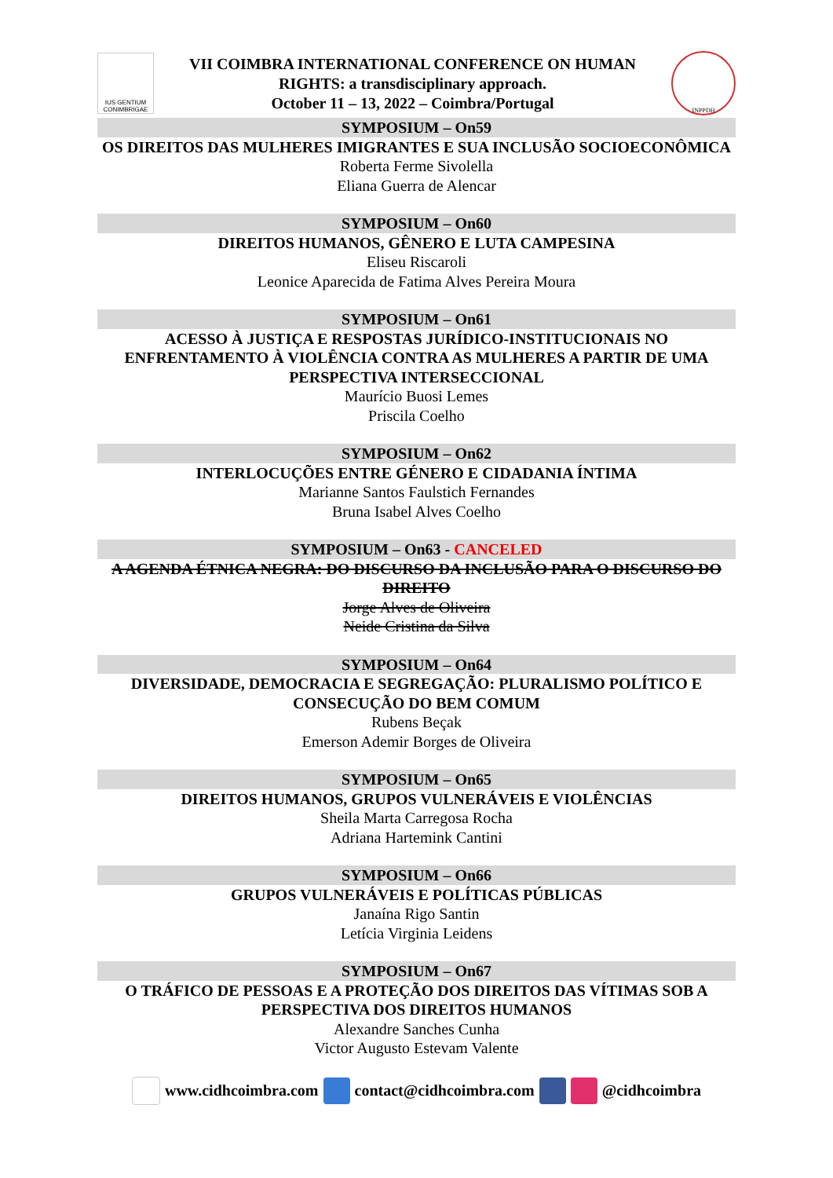IUS GENTIUM CONIMBRIGAE
VII COIMBRA INTERNATIONAL CONFERENCE ON HUMAN
RIGHTS: a transdisciplinary approach.
October 11 – 13, 2022 – Coimbra/Portugal
INPPDH
SYMPOSIUM – On59
OS DIREITOS DAS MULHERES IMIGRANTES E SUA INCLUSÃO SOCIOECONÔMICA
Roberta Ferme Sivolella
Eliana Guerra de Alencar
SYMPOSIUM – On60
DIREITOS HUMANOS, GÊNERO E LUTA CAMPESINA
Eliseu Riscaroli
Leonice Aparecida de Fatima Alves Pereira Moura
SYMPOSIUM – On61
ACESSO À JUSTIÇA E RESPOSTAS JURÍDICO-INSTITUCIONAIS NO ENFRENTAMENTO À VIOLÊNCIA CONTRA AS MULHERES A PARTIR DE UMA PERSPECTIVA INTERSECCIONAL
Maurício Buosi Lemes
Priscila Coelho
SYMPOSIUM – On62
INTERLOCUÇÕES ENTRE GÉNERO E CIDADANIA ÍNTIMA
Marianne Santos Faulstich Fernandes
Bruna Isabel Alves Coelho
SYMPOSIUM – On63 - CANCELED
A AGENDA ÉTNICA NEGRA: DO DISCURSO DA INCLUSÃO PARA O DISCURSO DO DIREITO
Jorge Alves de Oliveira
Neide Cristina da Silva
SYMPOSIUM – On64
DIVERSIDADE, DEMOCRACIA E SEGREGAÇÃO: PLURALISMO POLÍTICO E CONSECUÇÃO DO BEM COMUM
Rubens Beçak
Emerson Ademir Borges de Oliveira
SYMPOSIUM – On65
DIREITOS HUMANOS, GRUPOS VULNERÁVEIS E VIOLÊNCIAS
Sheila Marta Carregosa Rocha
Adriana Hartemink Cantini
SYMPOSIUM – On66
GRUPOS VULNERÁVEIS E POLÍTICAS PÚBLICAS
Janaína Rigo Santin
Letícia Virginia Leidens
SYMPOSIUM – On67
O TRÁFICO DE PESSOAS E A PROTEÇÃO DOS DIREITOS DAS VÍTIMAS SOB A PERSPECTIVA DOS DIREITOS HUMANOS
Alexandre Sanches Cunha
Victor Augusto Estevam Valente
www.cidhcoimbra.com contact@cidhcoimbra.com @cidhcoimbra